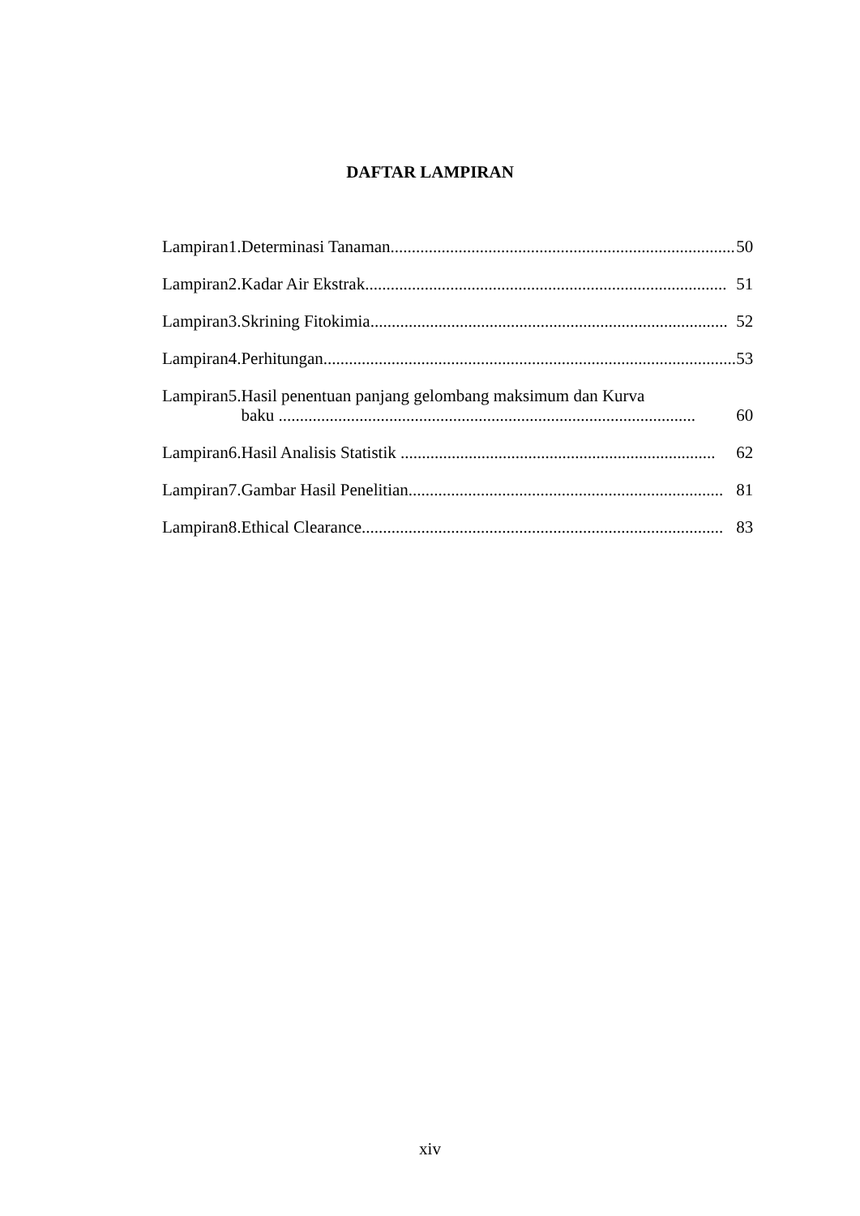DAFTAR LAMPIRAN
| Lampiran | 1. | Determinasi Tanaman................................................................................. | 50 |
| Lampiran | 2. | Kadar Air Ekstrak..................................................................................... | 51 |
| Lampiran | 3. | Skrining Fitokimia.................................................................................... | 52 |
| Lampiran | 4. | Perhitungan................................................................................................. | 53 |
| Lampiran | 5. | Hasil penentuan panjang gelombang maksimum dan Kurva baku .................................................................................................. | 60 |
| Lampiran | 6. | Hasil Analisis Statistik .......................................................................... | 62 |
| Lampiran | 7. | Gambar Hasil Penelitian.......................................................................... | 81 |
| Lampiran | 8. | Ethical Clearance..................................................................................... | 83 |
xiv